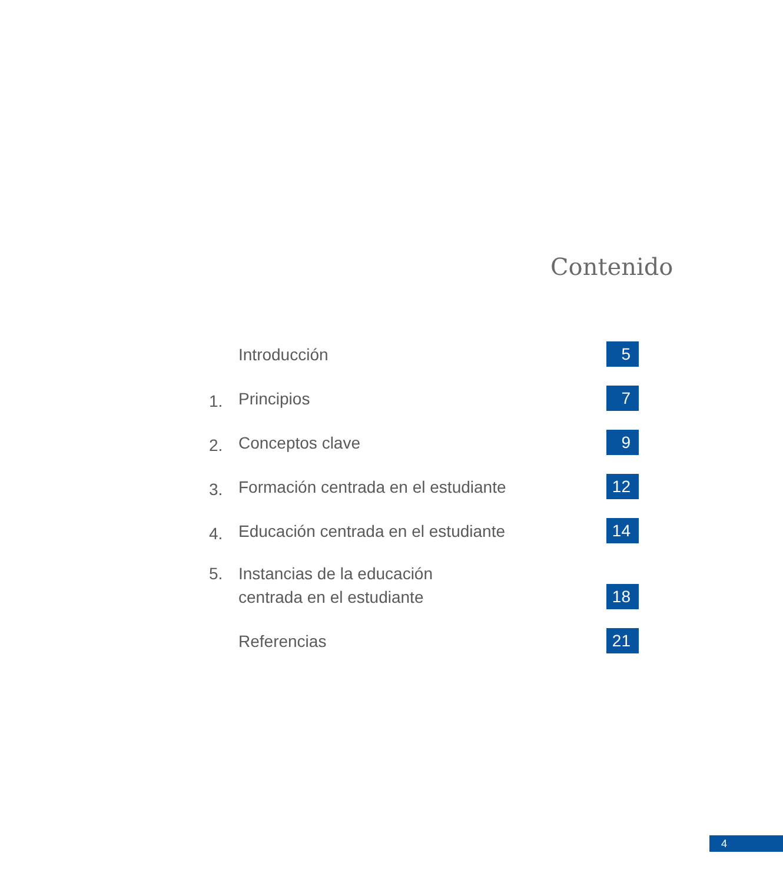Contenido
Introducción 5
1. Principios 7
2. Conceptos clave 9
3. Formación centrada en el estudiante 12
4. Educación centrada en el estudiante 14
5. Instancias de la educación
centrada en el estudiante 18
Referencias 21
4